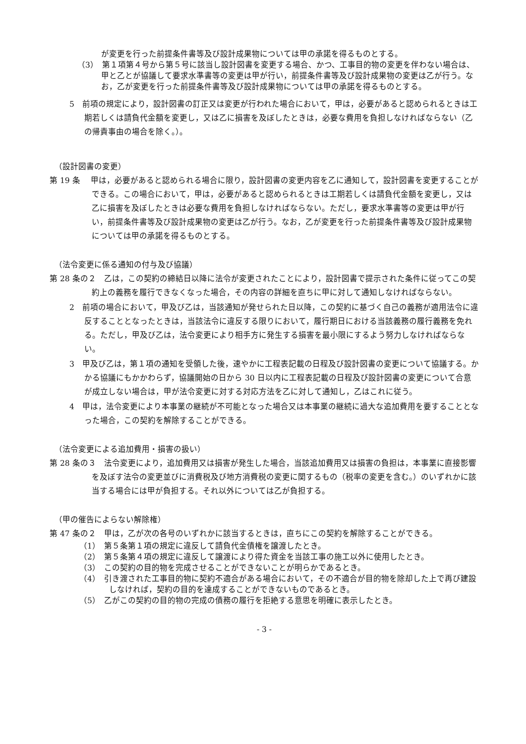が変更を行った前提条件書等及び設計成果物については甲の承諾を得るものとする。
（3）　第１項第４号から第５号に該当し設計図書を変更する場合、かつ、工事目的物の変更を伴わない場合は、甲と乙とが協議して要求水準書等の変更は甲が行い，前提条件書等及び設計成果物の変更は乙が行う。なお，乙が変更を行った前提条件書等及び設計成果物については甲の承諾を得るものとする。
5　前項の規定により，設計図書の訂正又は変更が行われた場合において，甲は，必要があると認められるときは工期若しくは請負代金額を変更し，又は乙に損害を及ぼしたときは，必要な費用を負担しなければならない（乙の帰責事由の場合を除く。）。
（設計図書の変更）
第 19 条　 甲は，必要があると認められる場合に限り，設計図書の変更内容を乙に通知して，設計図書を変更することができる。この場合において，甲は，必要があると認められるときは工期若しくは請負代金額を変更し，又は乙に損害を及ぼしたときは必要な費用を負担しなければならない。ただし，要求水準書等の変更は甲が行い，前提条件書等及び設計成果物の変更は乙が行う。なお，乙が変更を行った前提条件書等及び設計成果物については甲の承諾を得るものとする。
（法令変更に係る通知の付与及び協議）
第 28 条の２　乙は，この契約の締結日以降に法令が変更されたことにより，設計図書で提示された条件に従ってこの契約上の義務を履行できなくなった場合，その内容の詳細を直ちに甲に対して通知しなければならない。
2　前項の場合において，甲及び乙は，当該通知が発せられた日以降，この契約に基づく自己の義務が適用法令に違反することとなったときは，当該法令に違反する限りにおいて，履行期日における当該義務の履行義務を免れる。ただし，甲及び乙は，法令変更により相手方に発生する損害を最小限にするよう努力しなければならない。
3　甲及び乙は，第１項の通知を受領した後，速やかに工程表記載の日程及び設計図書の変更について協議する。かかる協議にもかかわらず，協議開始の日から 30 日以内に工程表記載の日程及び設計図書の変更について合意が成立しない場合は，甲が法令変更に対する対応方法を乙に対して通知し，乙はこれに従う。
4　甲は，法令変更により本事業の継続が不可能となった場合又は本事業の継続に過大な追加費用を要することとなった場合，この契約を解除することができる。
（法令変更による追加費用・損害の扱い）
第 28 条の３　法令変更により，追加費用又は損害が発生した場合，当該追加費用又は損害の負担は，本事業に直接影響を及ぼす法令の変更並びに消費税及び地方消費税の変更に関するもの（税率の変更を含む。）のいずれかに該当する場合には甲が負担する。それ以外については乙が負担する。
（甲の催告によらない解除権）
第 47 条の２　甲は，乙が次の各号のいずれかに該当するときは，直ちにこの契約を解除することができる。
（1）　第５条第１項の規定に違反して請負代金債権を譲渡したとき。
（2）　第５条第４項の規定に違反して譲渡により得た資金を当該工事の施工以外に使用したとき。
（3）　この契約の目的物を完成させることができないことが明らかであるとき。
（4）　引き渡された工事目的物に契約不適合がある場合において，その不適合が目的物を除却した上で再び建設しなければ，契約の目的を達成することができないものであるとき。
（5）　乙がこの契約の目的物の完成の債務の履行を拒絶する意思を明確に表示したとき。
- 3 -